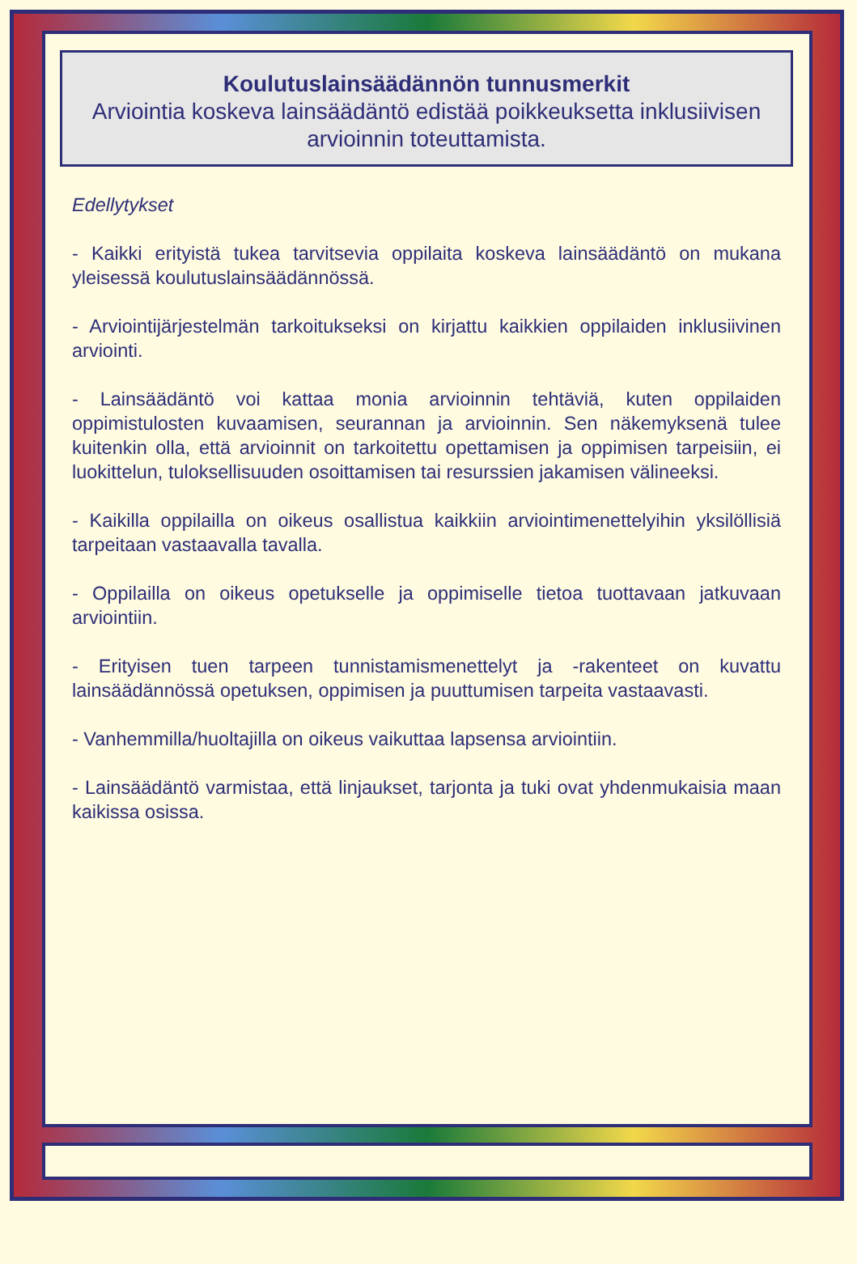Koulutuslainsäädännön tunnusmerkit
Arviointia koskeva lainsäädäntö edistää poikkeuksetta inklusiivisen arvioinnin toteuttamista.
Edellytykset
- Kaikki erityistä tukea tarvitsevia oppilaita koskeva lainsäädäntö on mukana yleisessä koulutuslainsäädännössä.
- Arviointijärjestelmän tarkoitukseksi on kirjattu kaikkien oppilaiden inklusiivinen arviointi.
- Lainsäädäntö voi kattaa monia arvioinnin tehtäviä, kuten oppilaiden oppimistulosten kuvaamisen, seurannan ja arvioinnin. Sen näkemyksenä tulee kuitenkin olla, että arvioinnit on tarkoitettu opettamisen ja oppimisen tarpeisiin, ei luokittelun, tuloksellisuuden osoittamisen tai resurssien jakamisen välineeksi.
- Kaikilla oppilailla on oikeus osallistua kaikkiin arviointimenettelyihin yksilöllisiä tarpeitaan vastaavalla tavalla.
- Oppilailla on oikeus opetukselle ja oppimiselle tietoa tuottavaan jatkuvaan arviointiin.
- Erityisen tuen tarpeen tunnistamismenettelyt ja -rakenteet on kuvattu lainsäädännössä opetuksen, oppimisen ja puuttumisen tarpeita vastaavasti.
- Vanhemmilla/huoltajilla on oikeus vaikuttaa lapsensa arviointiin.
- Lainsäädäntö varmistaa, että linjaukset, tarjonta ja tuki ovat yhdenmukaisia maan kaikissa osissa.